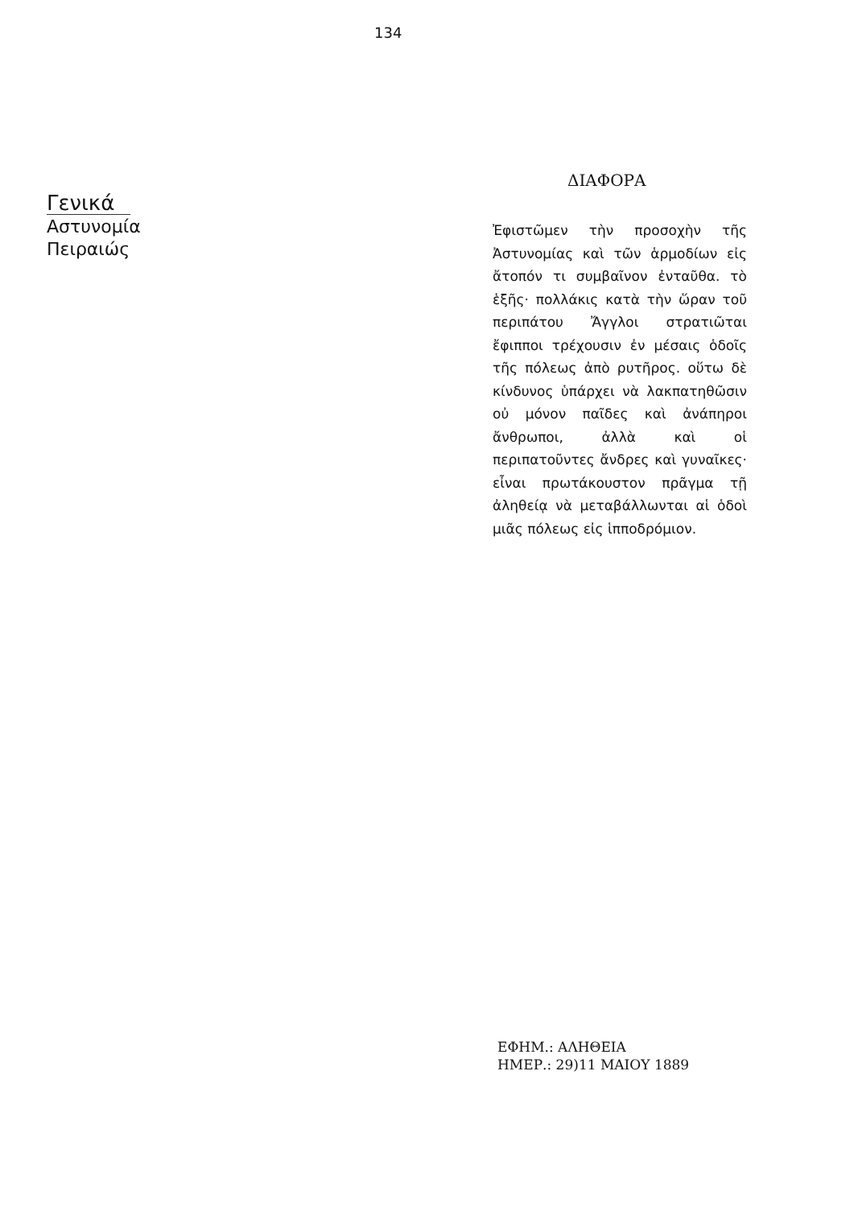134
Γενικά
Αστυνομία
Πειραιώς
ΔΙΑΦΟΡΑ
Ἐφιστῶμεν τὴν προσοχὴν τῆς Ἀστυνομίας καὶ τῶν ἁρμοδίων εἰς ἄτοπόν τι συμβαῖνον ἐνταῦθα. τὸ ἑξῆς· πολλάκις κατὰ τὴν ὥραν τοῦ περιπάτου Ἄγγλοι στρατιῶται ἔφιπποι τρέχουσιν ἐν μέσαις ὁδοῖς τῆς πόλεως ἀπὸ ρυτῆρος. οὕτω δὲ κίνδυνος ὑπάρχει νὰ λακπατηθῶσιν οὐ μόνον παῖδες καὶ ἀνάπηροι ἄνθρωποι, ἀλλὰ καὶ οἱ περιπατοῦντες ἄνδρες καὶ γυναῖκες· εἶναι πρωτάκουστον πρᾶγμα τῇ ἀληθείᾳ νὰ μεταβάλλωνται αἱ ὁδοὶ μιᾶς πόλεως εἰς ἱπποδρόμιον.
ΕΦΗΜ.: ΑΛΗΘΕΙΑ
ΗΜΕΡ.: 29)11 ΜΑΙΟΥ 1889